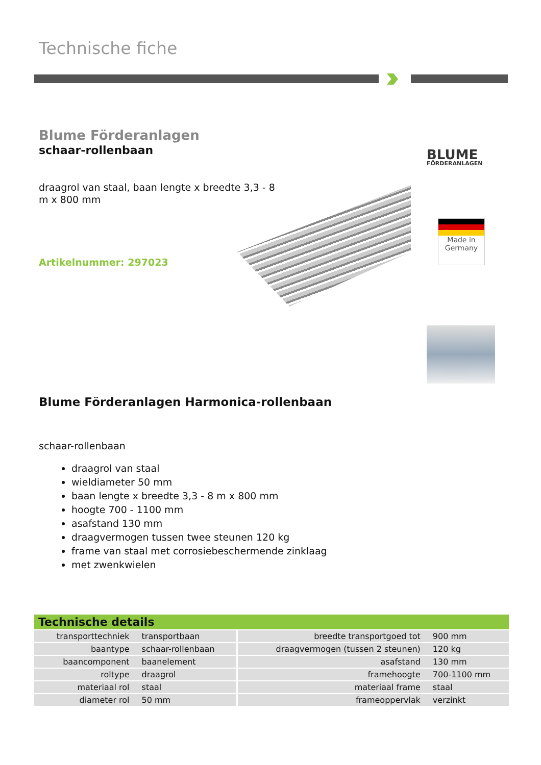Technische fiche
Blume Förderanlagen
schaar-rollenbaan
draagrol van staal, baan lengte x breedte 3,3 - 8 m x 800 mm
Artikelnummer: 297023
BLUME
FÖRDERANLAGEN
Made in
Germany
Blume Förderanlagen Harmonica-rollenbaan
schaar-rollenbaan
draagrol van staal
wieldiameter 50 mm
baan lengte x breedte 3,3 - 8 m x 800 mm
hoogte 700 - 1100 mm
asafstand 130 mm
draagvermogen tussen twee steunen 120 kg
frame van staal met corrosiebeschermende zinklaag
met zwenkwielen
| Technische details | | | |
| --- | --- | --- | --- |
| transporttechniek | transportbaan | breedte transportgoed tot | 900 mm |
| baantype | schaar-rollenbaan | draagvermogen (tussen 2 steunen) | 120 kg |
| baancomponent | baanelement | asafstand | 130 mm |
| roltype | draagrol | framehoogte | 700-1100 mm |
| materiaal rol | staal | materiaal frame | staal |
| diameter rol | 50 mm | frameoppervlak | verzinkt |